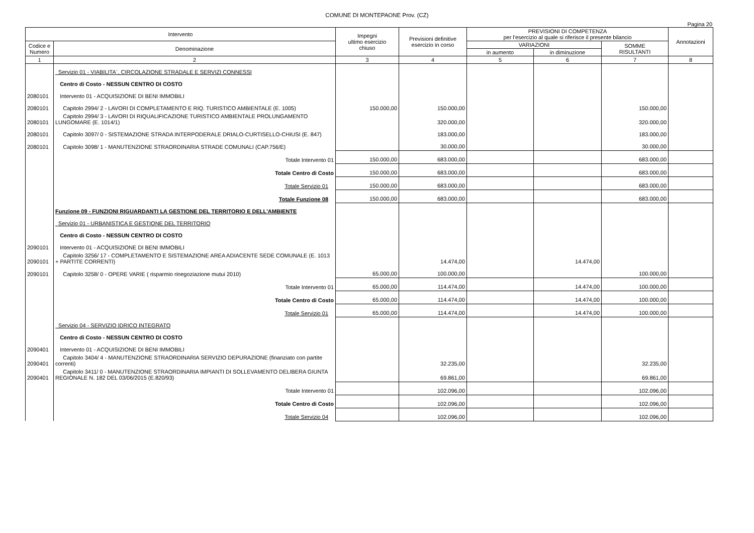COMUNE DI MONTEPAONE Prov. (CZ)
Pagina 20
| Intervento | | Impegni ultimo esercizio chiuso | Previsioni definitive esercizio in corso | PREVISIONI DI COMPETENZA per l'esercizio al quale si riferisce il presente bilancio | | | Annotazioni |
| --- | --- | --- | --- | --- | --- | --- | --- |
| Codice e Numero | Denominazione | | | VARIAZIONI | | SOMME RISULTANTI | |
| | | | | in aumento | in diminuzione | | |
| 1 | 2 | 3 | 4 | 5 | 6 | 7 | 8 |
| | Servizio 01 - VIABILITA`, CIRCOLAZIONE STRADALE E SERVIZI CONNESSI | | | | | | |
| | Centro di Costo - NESSUN CENTRO DI COSTO | | | | | | |
| 2080101 | Intervento 01 - ACQUISIZIONE DI BENI IMMOBILI | | | | | | |
| 2080101 | Capitolo 2994/ 2 - LAVORI DI COMPLETAMENTO E RIQ. TURISTICO AMBIENTALE (E. 1005) | 150.000,00 | 150.000,00 | | | 150.000,00 | |
| 2080101 | Capitolo 2994/ 3 - LAVORI DI RIQUALIFICAZIONE TURISTICO AMBIENTALE PROLUNGAMENTO LUNGOMARE (E. 1014/1) | | 320.000,00 | | | 320.000,00 | |
| 2080101 | Capitolo 3097/ 0 - SISTEMAZIONE STRADA INTERPODERALE DRIALO-CURTISELLO-CHIUSI (E. 847) | | 183.000,00 | | | 183.000,00 | |
| 2080101 | Capitolo 3098/ 1 - MANUTENZIONE STRAORDINARIA STRADE COMUNALI (CAP.756/E) | | 30.000,00 | | | 30.000,00 | |
| | Totale Intervento 01 | 150.000,00 | 683.000,00 | | | 683.000,00 | |
| | Totale Centro di Costo | 150.000,00 | 683.000,00 | | | 683.000,00 | |
| | Totale Servizio 01 | 150.000,00 | 683.000,00 | | | 683.000,00 | |
| | Totale Funzione 08 | 150.000,00 | 683.000,00 | | | 683.000,00 | |
| | Funzione 09 - FUNZIONI RIGUARDANTI LA GESTIONE DEL TERRITORIO E DELL'AMBIENTE | | | | | | |
| | Servizio 01 - URBANISTICA E GESTIONE DEL TERRITORIO | | | | | | |
| | Centro di Costo - NESSUN CENTRO DI COSTO | | | | | | |
| 2090101 | Intervento 01 - ACQUISIZIONE DI BENI IMMOBILI | | | | | | |
| 2090101 | Capitolo 3256/ 17 - COMPLETAMENTO E SISTEMAZIONE AREA ADIACENTE SEDE COMUNALE (E. 1013 + PARTITE CORRENTI) | | 14.474,00 | | 14.474,00 | | |
| 2090101 | Capitolo 3258/ 0 - OPERE VARIE ( risparmio rinegoziazione mutui 2010) | 65.000,00 | 100.000,00 | | | 100.000,00 | |
| | Totale Intervento 01 | 65.000,00 | 114.474,00 | | 14.474,00 | 100.000,00 | |
| | Totale Centro di Costo | 65.000,00 | 114.474,00 | | 14.474,00 | 100.000,00 | |
| | Totale Servizio 01 | 65.000,00 | 114.474,00 | | 14.474,00 | 100.000,00 | |
| | Servizio 04 - SERVIZIO IDRICO INTEGRATO | | | | | | |
| | Centro di Costo - NESSUN CENTRO DI COSTO | | | | | | |
| 2090401 | Intervento 01 - ACQUISIZIONE DI BENI IMMOBILI | | | | | | |
| 2090401 | Capitolo 3404/ 4 - MANUTENZIONE STRAORDINARIA SERVIZIO DEPURAZIONE (finanziato con partite correnti) | | 32.235,00 | | | 32.235,00 | |
| 2090401 | Capitolo 3411/ 0 - MANUTENZIONE STRAORDINARIA IMPIANTI DI SOLLEVAMENTO DELIBERA GIUNTA REGIONALE N. 182 DEL 03/06/2015 (E.820/93) | | 69.861,00 | | | 69.861,00 | |
| | Totale Intervento 01 | | 102.096,00 | | | 102.096,00 | |
| | Totale Centro di Costo | | 102.096,00 | | | 102.096,00 | |
| | Totale Servizio 04 | | 102.096,00 | | | 102.096,00 | |